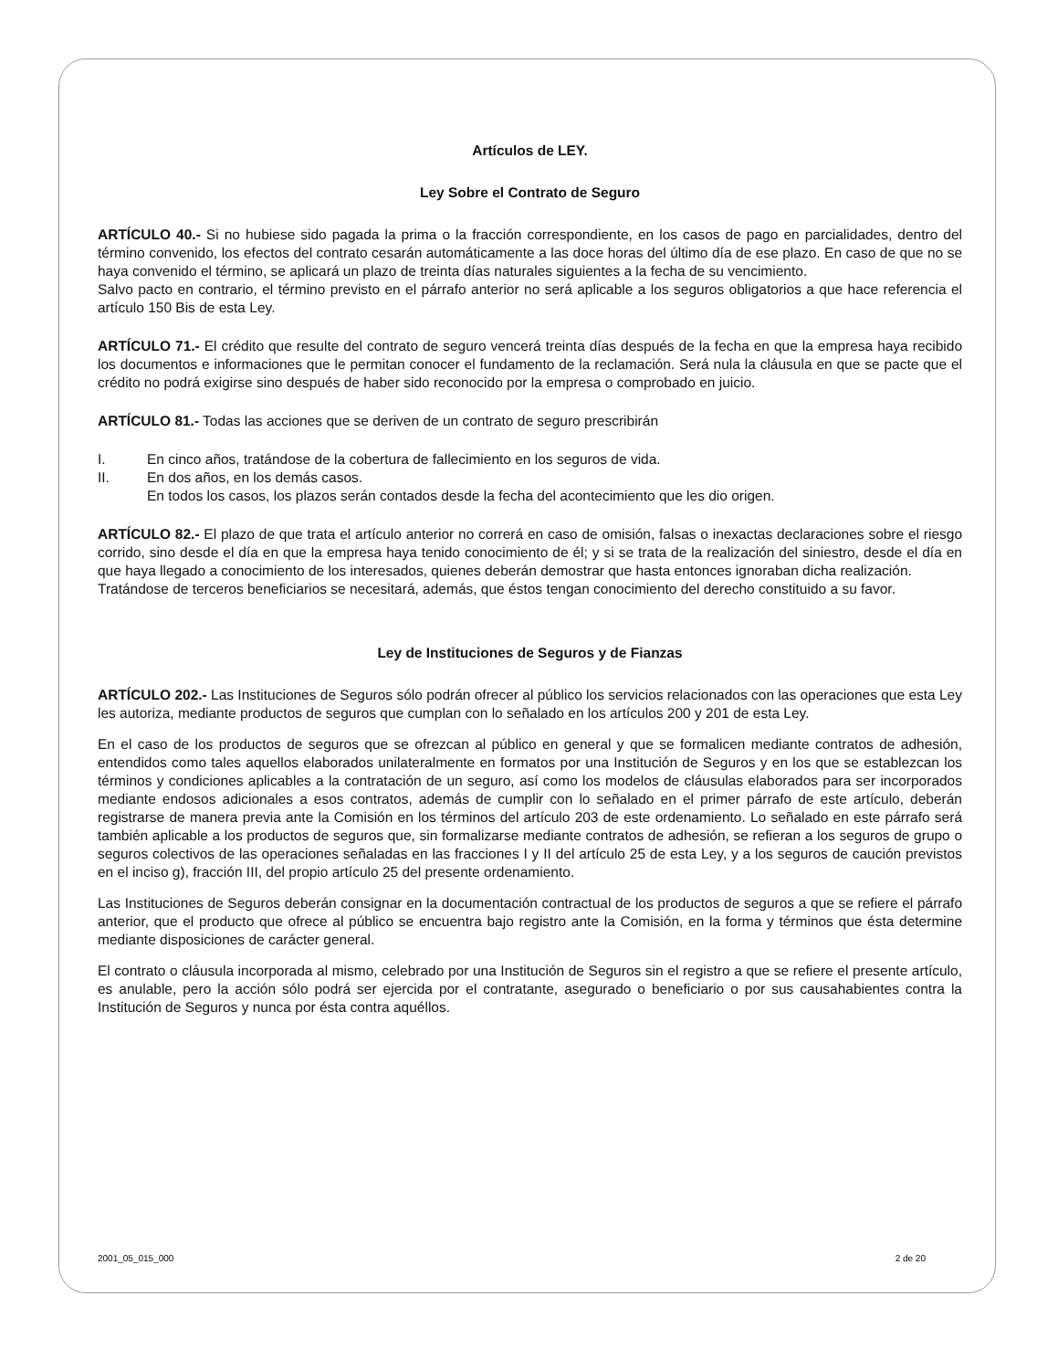Artículos de LEY.
Ley Sobre el Contrato de Seguro
ARTÍCULO 40.- Si no hubiese sido pagada la prima o la fracción correspondiente, en los casos de pago en parcialidades, dentro del término convenido, los efectos del contrato cesarán automáticamente a las doce horas del último día de ese plazo. En caso de que no se haya convenido el término, se aplicará un plazo de treinta días naturales siguientes a la fecha de su vencimiento.
Salvo pacto en contrario, el término previsto en el párrafo anterior no será aplicable a los seguros obligatorios a que hace referencia el artículo 150 Bis de esta Ley.
ARTÍCULO 71.- El crédito que resulte del contrato de seguro vencerá treinta días después de la fecha en que la empresa haya recibido los documentos e informaciones que le permitan conocer el fundamento de la reclamación. Será nula la cláusula en que se pacte que el crédito no podrá exigirse sino después de haber sido reconocido por la empresa o comprobado en juicio.
ARTÍCULO 81.- Todas las acciones que se deriven de un contrato de seguro prescribirán
I. En cinco años, tratándose de la cobertura de fallecimiento en los seguros de vida.
II. En dos años, en los demás casos.
En todos los casos, los plazos serán contados desde la fecha del acontecimiento que les dio origen.
ARTÍCULO 82.- El plazo de que trata el artículo anterior no correrá en caso de omisión, falsas o inexactas declaraciones sobre el riesgo corrido, sino desde el día en que la empresa haya tenido conocimiento de él; y si se trata de la realización del siniestro, desde el día en que haya llegado a conocimiento de los interesados, quienes deberán demostrar que hasta entonces ignoraban dicha realización.
Tratándose de terceros beneficiarios se necesitará, además, que éstos tengan conocimiento del derecho constituido a su favor.
Ley de Instituciones de Seguros y de Fianzas
ARTÍCULO 202.- Las Instituciones de Seguros sólo podrán ofrecer al público los servicios relacionados con las operaciones que esta Ley les autoriza, mediante productos de seguros que cumplan con lo señalado en los artículos 200 y 201 de esta Ley.
En el caso de los productos de seguros que se ofrezcan al público en general y que se formalicen mediante contratos de adhesión, entendidos como tales aquellos elaborados unilateralmente en formatos por una Institución de Seguros y en los que se establezcan los términos y condiciones aplicables a la contratación de un seguro, así como los modelos de cláusulas elaborados para ser incorporados mediante endosos adicionales a esos contratos, además de cumplir con lo señalado en el primer párrafo de este artículo, deberán registrarse de manera previa ante la Comisión en los términos del artículo 203 de este ordenamiento. Lo señalado en este párrafo será también aplicable a los productos de seguros que, sin formalizarse mediante contratos de adhesión, se refieran a los seguros de grupo o seguros colectivos de las operaciones señaladas en las fracciones I y II del artículo 25 de esta Ley, y a los seguros de caución previstos en el inciso g), fracción III, del propio artículo 25 del presente ordenamiento.
Las Instituciones de Seguros deberán consignar en la documentación contractual de los productos de seguros a que se refiere el párrafo anterior, que el producto que ofrece al público se encuentra bajo registro ante la Comisión, en la forma y términos que ésta determine mediante disposiciones de carácter general.
El contrato o cláusula incorporada al mismo, celebrado por una Institución de Seguros sin el registro a que se refiere el presente artículo, es anulable, pero la acción sólo podrá ser ejercida por el contratante, asegurado o beneficiario o por sus causahabientes contra la Institución de Seguros y nunca por ésta contra aquéllos.
2001_05_015_000 2 de 20